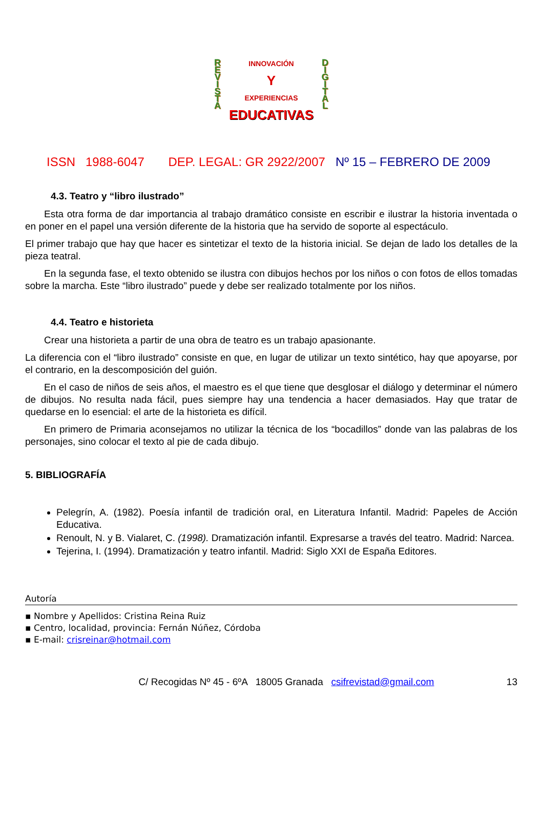R E V I S T A
D I G I T A L
INNOVACIÓN
Y
EXPERIENCIAS
EDUCATIVAS
ISSN 1988-6047 DEP. LEGAL: GR 2922/2007 Nº 15 – FEBRERO DE 2009
4.3. Teatro y “libro ilustrado”
Esta otra forma de dar importancia al trabajo dramático consiste en escribir e ilustrar la historia inventada o en poner en el papel una versión diferente de la historia que ha servido de soporte al espectáculo.
El primer trabajo que hay que hacer es sintetizar el texto de la historia inicial. Se dejan de lado los detalles de la pieza teatral.
En la segunda fase, el texto obtenido se ilustra con dibujos hechos por los niños o con fotos de ellos tomadas sobre la marcha. Este “libro ilustrado” puede y debe ser realizado totalmente por los niños.
4.4. Teatro e historieta
Crear una historieta a partir de una obra de teatro es un trabajo apasionante.
La diferencia con el “libro ilustrado” consiste en que, en lugar de utilizar un texto sintético, hay que apoyarse, por el contrario, en la descomposición del guión.
En el caso de niños de seis años, el maestro es el que tiene que desglosar el diálogo y determinar el número de dibujos. No resulta nada fácil, pues siempre hay una tendencia a hacer demasiados. Hay que tratar de quedarse en lo esencial: el arte de la historieta es difícil.
En primero de Primaria aconsejamos no utilizar la técnica de los “bocadillos” donde van las palabras de los personajes, sino colocar el texto al pie de cada dibujo.
5. BIBLIOGRAFÍA
Pelegrín, A. (1982). Poesía infantil de tradición oral, en Literatura Infantil. Madrid: Papeles de Acción Educativa.
Renoult, N. y B. Vialaret, C. (1998). Dramatización infantil. Expresarse a través del teatro. Madrid: Narcea.
Tejerina, I. (1994). Dramatización y teatro infantil. Madrid: Siglo XXI de España Editores.
Autoría
▪ Nombre y Apellidos: Cristina Reina Ruiz
▪ Centro, localidad, provincia: Fernán Núñez, Córdoba
▪ E-mail: crisreinar@hotmail.com
C/ Recogidas Nº 45 - 6ºA 18005 Granada csifrevistad@gmail.com 13